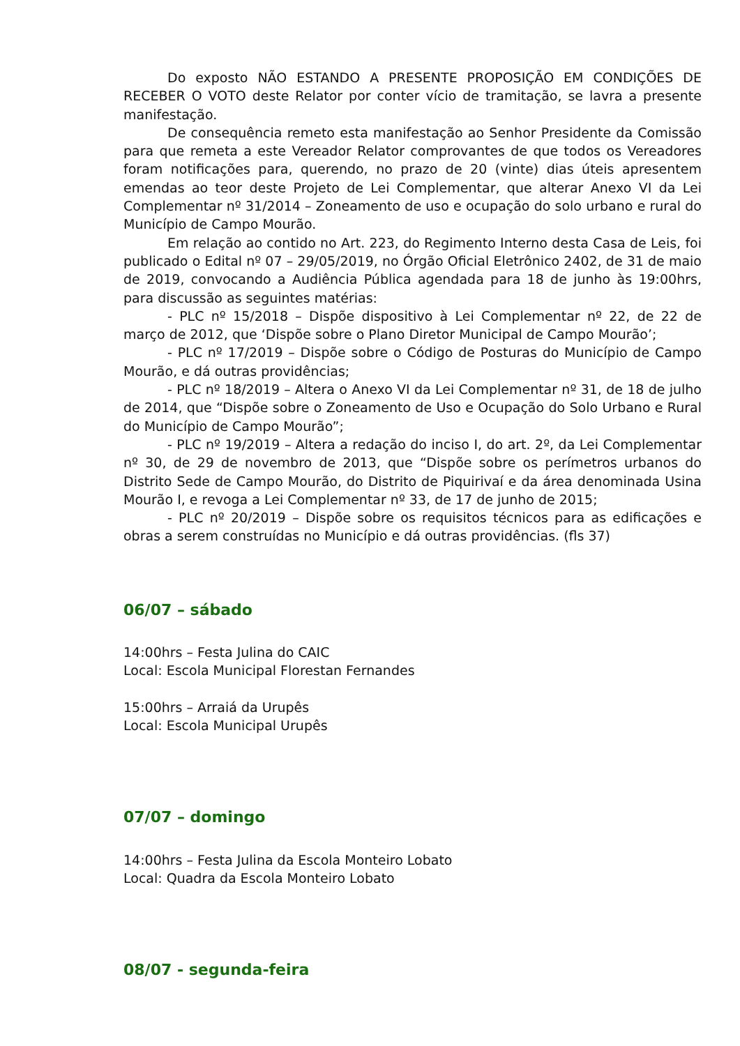Do exposto NÃO ESTANDO A PRESENTE PROPOSIÇÃO EM CONDIÇÕES DE RECEBER O VOTO deste Relator por conter vício de tramitação, se lavra a presente manifestação.
De consequência remeto esta manifestação ao Senhor Presidente da Comissão para que remeta a este Vereador Relator comprovantes de que todos os Vereadores foram notificações para, querendo, no prazo de 20 (vinte) dias úteis apresentem emendas ao teor deste Projeto de Lei Complementar, que alterar Anexo VI da Lei Complementar nº 31/2014 – Zoneamento de uso e ocupação do solo urbano e rural do Município de Campo Mourão.
Em relação ao contido no Art. 223, do Regimento Interno desta Casa de Leis, foi publicado o Edital nº 07 – 29/05/2019, no Órgão Oficial Eletrônico 2402, de 31 de maio de 2019, convocando a Audiência Pública agendada para 18 de junho às 19:00hrs, para discussão as seguintes matérias:
- PLC nº 15/2018 – Dispõe dispositivo à Lei Complementar nº 22, de 22 de março de 2012, que ‘Dispõe sobre o Plano Diretor Municipal de Campo Mourão’;
- PLC nº 17/2019 – Dispõe sobre o Código de Posturas do Município de Campo Mourão, e dá outras providências;
- PLC nº 18/2019 – Altera o Anexo VI da Lei Complementar nº 31, de 18 de julho de 2014, que “Dispõe sobre o Zoneamento de Uso e Ocupação do Solo Urbano e Rural do Município de Campo Mourão”;
- PLC nº 19/2019 – Altera a redação do inciso I, do art. 2º, da Lei Complementar nº 30, de 29 de novembro de 2013, que “Dispõe sobre os perímetros urbanos do Distrito Sede de Campo Mourão, do Distrito de Piquirivaí e da área denominada Usina Mourão I, e revoga a Lei Complementar nº 33, de 17 de junho de 2015;
- PLC nº 20/2019 – Dispõe sobre os requisitos técnicos para as edificações e obras a serem construídas no Município e dá outras providências. (fls 37)
06/07 – sábado
14:00hrs – Festa Julina do CAIC
Local: Escola Municipal Florestan Fernandes
15:00hrs – Arraiá da Urupês
Local: Escola Municipal Urupês
07/07 – domingo
14:00hrs – Festa Julina da Escola Monteiro Lobato
Local: Quadra da Escola Monteiro Lobato
08/07 - segunda-feira